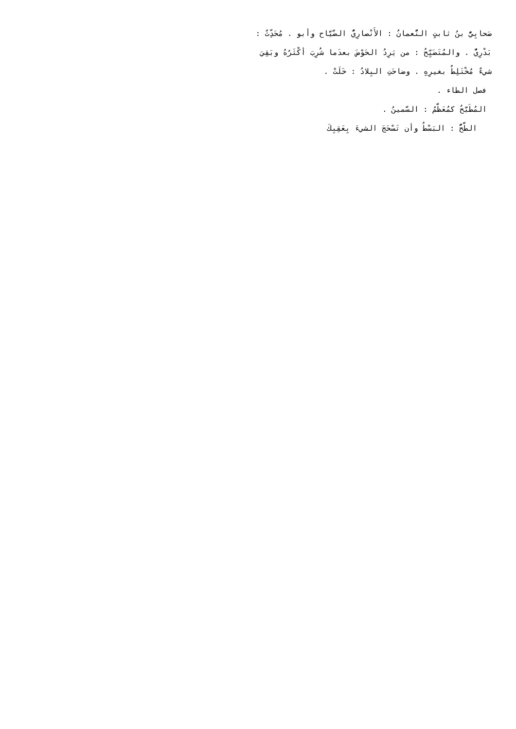صَحابِيٌّ بنُ ثابتٍ النُّعمانُ : الأَنْصارِيُّ الضَّيَّاح وأبو . مُحَدِّثٌ :
بَدْرِيٌّ . والمُتَضَيِّحُ : من يَرِدُ الحَوْضَ بعدَما شُرِبَ أكْثَرُهُ وبَقِيَ
شيءٌ مُخْتَلِطٌ بغيرِهِ . وضاحَتِ البِلادُ : خَلَتْ .
فصل الطاء .
المُطَبَّحُ كمُعَظَّمُ : السَّمينُ .
الطَّحُّ : البَسْطُ وأن تَسْحَجَ الشيءَ بِعَقِبِكَ